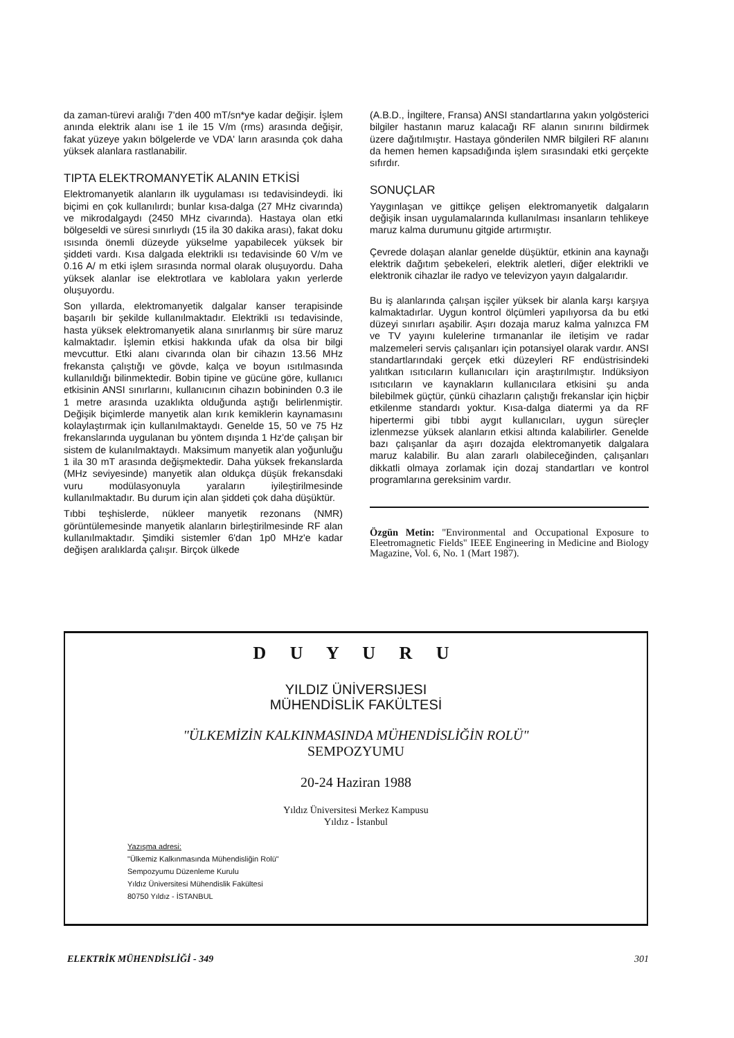da zaman-türevi aralığı 7'den 400 mT/sn*ye kadar değişir. İşlem anında elektrik alanı ise 1 ile 15 V/m (rms) arasında değişir, fakat yüzeye yakın bölgelerde ve VDA' ların arasında çok daha yüksek alanlara rastlanabilir.
TIPTA ELEKTROMANYETİK ALANIN ETKİSİ
Elektromanyetik alanların ilk uygulaması ısı tedavisindeydi. İki biçimi en çok kullanılırdı; bunlar kısa-dalga (27 MHz civarında) ve mikrodalgaydı (2450 MHz civarında). Hastaya olan etki bölgeseldi ve süresi sınırlıydı (15 ila 30 dakika arası), fakat doku ısısında önemli düzeyde yükselme yapabilecek yüksek bir şiddeti vardı. Kısa dalgada elektrikli ısı tedavisinde 60 V/m ve 0.16 A/ m etki işlem sırasında normal olarak oluşuyordu. Daha yüksek alanlar ise elektrotlara ve kablolara yakın yerlerde oluşuyordu.
Son yıllarda, elektromanyetik dalgalar kanser terapisinde başarılı bir şekilde kullanılmaktadır. Elektrikli ısı tedavisinde, hasta yüksek elektromanyetik alana sınırlanmış bir süre maruz kalmaktadır. İşlemin etkisi hakkında ufak da olsa bir bilgi mevcuttur. Etki alanı civarında olan bir cihazın 13.56 MHz frekansta çalıştığı ve gövde, kalça ve boyun ısıtılmasında kullanıldığı bilinmektedir. Bobin tipine ve gücüne göre, kullanıcı etkisinin ANSI sınırlarını, kullanıcının cihazın bobininden 0.3 ile 1 metre arasında uzaklıkta olduğunda aştığı belirlenmiştir. Değişik biçimlerde manyetik alan kırık kemiklerin kaynamasını kolaylaştırmak için kullanılmaktaydı. Genelde 15, 50 ve 75 Hz frekanslarında uygulanan bu yöntem dışında 1 Hz'de çalışan bir sistem de kulanılmaktaydı. Maksimum manyetik alan yoğunluğu 1 ila 30 mT arasında değişmektedir. Daha yüksek frekanslarda (MHz seviyesinde) manyetik alan oldukça düşük frekansdaki vuru modülasyonuyla yaraların iyileştirilmesinde kullanılmaktadır. Bu durum için alan şiddeti çok daha düşüktür.
Tıbbi teşhislerde, nükleer manyetik rezonans (NMR) görüntülemesinde manyetik alanların birleştirilmesinde RF alan kullanılmaktadır. Şimdiki sistemler 6'dan 1p0 MHz'e kadar değişen aralıklarda çalışır. Birçok ülkede
(A.B.D., İngiltere, Fransa) ANSI standartlarına yakın yolgösterici bilgiler hastanın maruz kalacağı RF alanın sınırını bildirmek üzere dağıtılmıştır. Hastaya gönderilen NMR bilgileri RF alanını da hemen hemen kapsadığında işlem sırasındaki etki gerçekte sıfırdır.
SONUÇLAR
Yaygınlaşan ve gittikçe gelişen elektromanyetik dalgaların değişik insan uygulamalarında kullanılması insanların tehlikeye maruz kalma durumunu gitgide artırmıştır.
Çevrede dolaşan alanlar genelde düşüktür, etkinin ana kaynağı elektrik dağıtım şebekeleri, elektrik aletleri, diğer elektrikli ve elektronik cihazlar ile radyo ve televizyon yayın dalgalarıdır.
Bu iş alanlarında çalışan işçiler yüksek bir alanla karşı karşıya kalmaktadırlar. Uygun kontrol ölçümleri yapılıyorsa da bu etki düzeyi sınırları aşabilir. Aşırı dozaja maruz kalma yalnızca FM ve TV yayını kulelerine tırmananlar ile iletişim ve radar malzemeleri servis çalışanları için potansiyel olarak vardır. ANSI standartlarındaki gerçek etki düzeyleri RF endüstrisindeki yalıtkan ısıtıcıların kullanıcıları için araştırılmıştır. Indüksiyon ısıtıcıların ve kaynakların kullanıcılara etkisini şu anda bilebilmek güçtür, çünkü cihazların çalıştığı frekanslar için hiçbir etkilenme standardı yoktur. Kısa-dalga diatermi ya da RF hipertermi gibi tıbbi aygıt kullanıcıları, uygun süreçler izlenmezse yüksek alanların etkisi altında kalabilirler. Genelde bazı çalışanlar da aşırı dozajda elektromanyetik dalgalara maruz kalabilir. Bu alan zararlı olabileceğinden, çalışanları dikkatli olmaya zorlamak için dozaj standartları ve kontrol programlarına gereksinim vardır.
Özgün Metin: "Environmental and Occupational Exposure to Eleetromagnetic Fields" IEEE Engineering in Medicine and Biology Magazine, Vol. 6, No. 1 (Mart 1987).
D U Y U R U
YILDIZ ÜNİVERSIJESI
MÜHENDİSLİK FAKÜLTESİ
"ÜLKEMİZİN KALKINMASINDA MÜHENDİSLİĞİN ROLÜ"
SEMPOZYUMU
20-24 Haziran 1988
Yıldız Üniversitesi Merkez Kampusu
Yıldız - İstanbul
Yazışma adresi:
"Ülkemiz Kalkınmasında Mühendisliğin Rolü"
Sempozyumu Düzenleme Kurulu
Yıldız Üniversitesi Mühendislik Fakültesi
80750 Yıldız - İSTANBUL
ELEKTRİK MÜHENDİSLİĞİ - 349 301